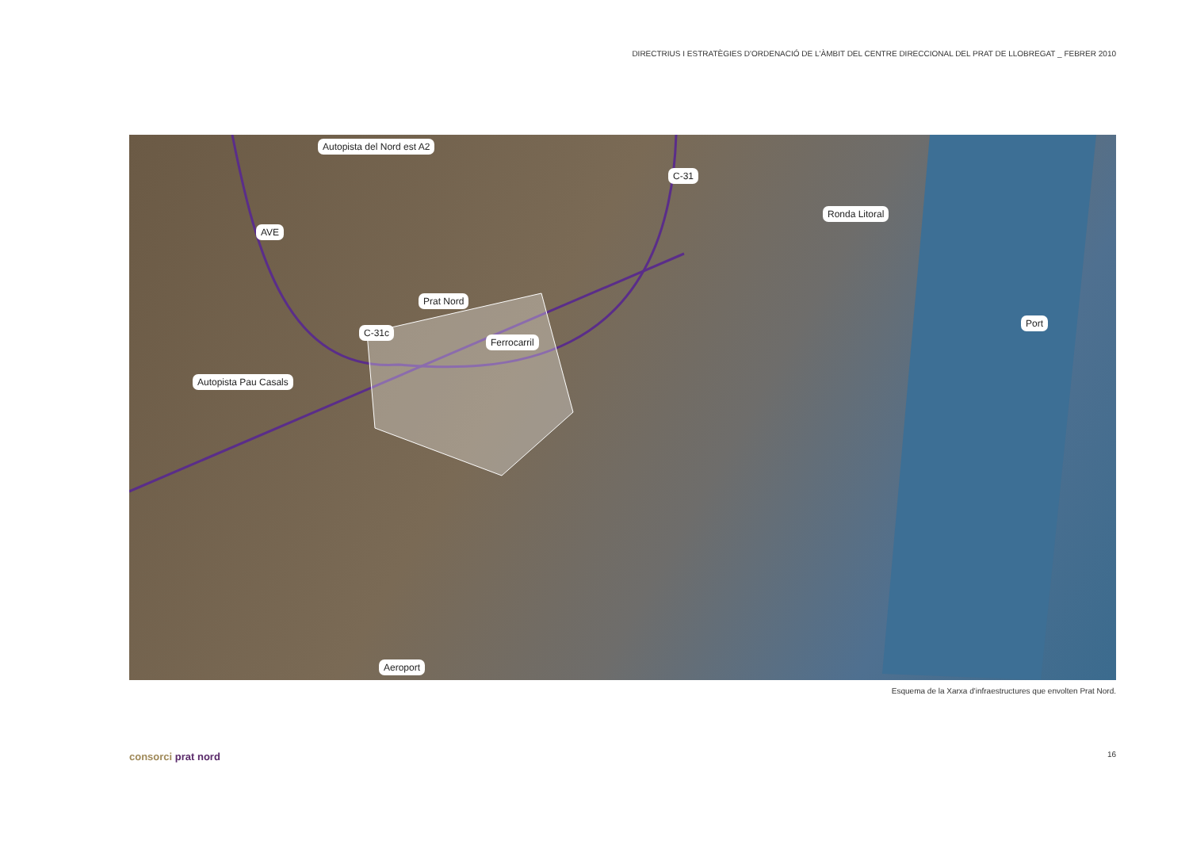DIRECTRIUS I ESTRATÈGIES D'ORDENACIÓ DE L'ÀMBIT DEL CENTRE DIRECCIONAL DEL PRAT DE LLOBREGAT _ FEBRER 2010
Autopista del Nord est A2
C-31
Ronda Litoral
AVE
Prat Nord
C-31c
Ferrocarril
Port
Autopista Pau Casals
Aeroport
Esquema de la Xarxa d'infraestructures que envolten Prat Nord.
consorci prat nord 16